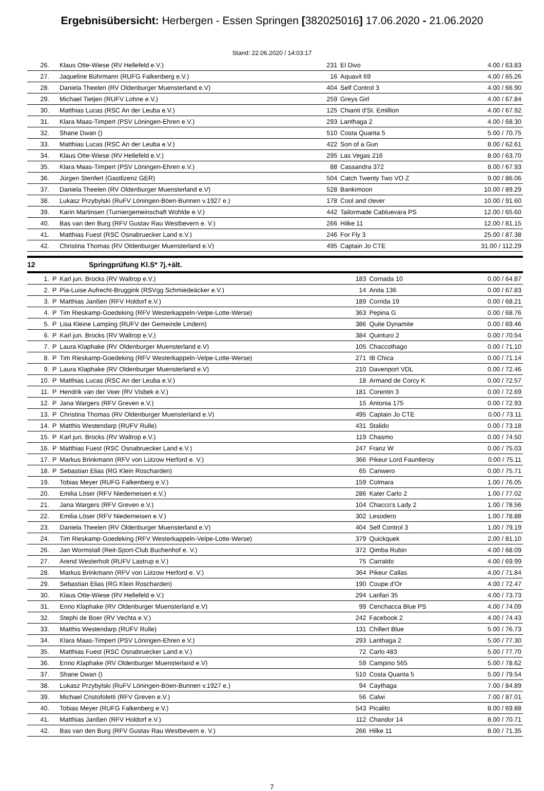Ergebnisübersicht: Herbergen - Essen Springen [382025016] 17.06.2020 - 21.06.2020
Stand: 22.06.2020 / 14:03:17
| 26. | | Klaus Otte-Wiese (RV Hellefeld e.V.) | 231 | El Divo | 4.00 / 63.83 |
| 27. | | Jaqueline Bührmann (RUFG Falkenberg e.V.) | 16 | Aquavit 69 | 4.00 / 65.26 |
| 28. | | Daniela Theelen (RV Oldenburger Muensterland e.V) | 404 | Self Control 3 | 4.00 / 66.90 |
| 29. | | Michael Tietjen (RUFV Lohne e.V.) | 259 | Greys Girl | 4.00 / 67.84 |
| 30. | | Matthias Lucas (RSC An der Leuba e.V.) | 125 | Chianti d'St. Emillion | 4.00 / 67.92 |
| 31. | | Klara Maas-Timpert (PSV Löningen-Ehren e.V.) | 293 | Lanthaga 2 | 4.00 / 68.30 |
| 32. | | Shane Dwan () | 510 | Costa Quanta 5 | 5.00 / 70.75 |
| 33. | | Matthias Lucas (RSC An der Leuba e.V.) | 422 | Son of a Gun | 8.00 / 62.61 |
| 34. | | Klaus Otte-Wiese (RV Hellefeld e.V.) | 295 | Las Vegas 216 | 8.00 / 63.70 |
| 35. | | Klara Maas-Timpert (PSV Löningen-Ehren e.V.) | 88 | Cassandra 372 | 8.00 / 67.93 |
| 36. | | Jürgen Stenfert (Gastlizenz GER) | 504 | Catch Twenty Two VO Z | 9.00 / 86.06 |
| 37. | | Daniela Theelen (RV Oldenburger Muensterland e.V) | 528 | Bankimoon | 10.00 / 89.29 |
| 38. | | Lukasz Przybylski (RuFV Löningen-Böen-Bunnen v.1927 e.) | 178 | Cool and clever | 10.00 / 91.60 |
| 39. | | Karin Martinsen (Turniergemeinschaft Wohlde e.V.) | 442 | Tailormade Cabluevara PS | 12.00 / 65.60 |
| 40. | | Bas van den Burg (RFV Gustav Rau Westbevern e. V.) | 266 | Hilke 11 | 12.00 / 81.15 |
| 41. | | Matthias Fuest (RSC Osnabruecker Land e.V.) | 246 | For Fly 3 | 25.00 / 87.38 |
| 42. | | Christina Thomas (RV Oldenburger Muensterland e.V) | 495 | Captain Jo CTE | 31.00 / 112.29 |
12 Springprüfung Kl.S* 7j.+ält.
| 1. | P | Karl jun. Brocks (RV Waltrop e.V.) | 183 | Cornada 10 | 0.00 / 64.87 |
| 2. | P | Pia-Luise Aufrecht-Bruggink (RSVgg Schmiedeäcker e.V.) | 14 | Anita 136 | 0.00 / 67.83 |
| 3. | P | Matthias Janßen (RFV Holdorf e.V.) | 189 | Corrida 19 | 0.00 / 68.21 |
| 4. | P | Tim Rieskamp-Goedeking (RFV Westerkappeln-Velpe-Lotte-Werse) | 363 | Pepina G | 0.00 / 68.76 |
| 5. | P | Lisa Kleine Lamping (RUFV der Gemeinde Lindern) | 386 | Quite Dynamite | 0.00 / 69.46 |
| 6. | P | Karl jun. Brocks (RV Waltrop e.V.) | 384 | Quinturo 2 | 0.00 / 70.54 |
| 7. | P | Laura Klaphake (RV Oldenburger Muensterland e.V) | 105 | Chaccothago | 0.00 / 71.10 |
| 8. | P | Tim Rieskamp-Goedeking (RFV Westerkappeln-Velpe-Lotte-Werse) | 271 | IB Chica | 0.00 / 71.14 |
| 9. | P | Laura Klaphake (RV Oldenburger Muensterland e.V) | 210 | Davenport VDL | 0.00 / 72.46 |
| 10. | P | Matthias Lucas (RSC An der Leuba e.V.) | 18 | Armand de Corcy K | 0.00 / 72.57 |
| 11. | P | Hendrik van der Veer (RV Visbek e.V.) | 181 | Corentin 3 | 0.00 / 72.69 |
| 12. | P | Jana Wargers (RFV Greven e.V.) | 15 | Antonia 175 | 0.00 / 72.93 |
| 13. | P | Christina Thomas (RV Oldenburger Muensterland e.V) | 495 | Captain Jo CTE | 0.00 / 73.11 |
| 14. | P | Matthis Westendarp (RUFV Rulle) | 431 | Stalido | 0.00 / 73.18 |
| 15. | P | Karl jun. Brocks (RV Waltrop e.V.) | 119 | Chasmo | 0.00 / 74.50 |
| 16. | P | Matthias Fuest (RSC Osnabruecker Land e.V.) | 247 | Franz W | 0.00 / 75.03 |
| 17. | P | Markus Brinkmann (RFV von Lützow Herford e. V.) | 366 | Pikeur Lord Fauntleroy | 0.00 / 75.11 |
| 18. | P | Sebastian Elias (RG Klein Roscharden) | 65 | Canwero | 0.00 / 75.71 |
| 19. | | Tobias Meyer (RUFG Falkenberg e.V.) | 159 | Colmara | 1.00 / 76.05 |
| 20. | | Emilia Löser (RFV Niederneisen e.V.) | 286 | Kater Carlo 2 | 1.00 / 77.02 |
| 21. | | Jana Wargers (RFV Greven e.V.) | 104 | Chacco's Lady 2 | 1.00 / 78.56 |
| 22. | | Emilia Löser (RFV Niederneisen e.V.) | 302 | Lesodero | 1.00 / 78.88 |
| 23. | | Daniela Theelen (RV Oldenburger Muensterland e.V) | 404 | Self Control 3 | 1.00 / 79.19 |
| 24. | | Tim Rieskamp-Goedeking (RFV Westerkappeln-Velpe-Lotte-Werse) | 379 | Quickquek | 2.00 / 81.10 |
| 26. | | Jan Wormstall (Reit-Sport-Club Buchenhof e. V.) | 372 | Qimba Rubin | 4.00 / 68.09 |
| 27. | | Arend Westerholt (RUFV Lastrup e.V.) | 75 | Carraldo | 4.00 / 69.99 |
| 28. | | Markus Brinkmann (RFV von Lützow Herford e. V.) | 364 | Pikeur Callas | 4.00 / 71.84 |
| 29. | | Sebastian Elias (RG Klein Roscharden) | 190 | Coupe d'Or | 4.00 / 72.47 |
| 30. | | Klaus Otte-Wiese (RV Hellefeld e.V.) | 294 | Larifari 35 | 4.00 / 73.73 |
| 31. | | Enno Klaphake (RV Oldenburger Muensterland e.V) | 99 | Cenchacca Blue PS | 4.00 / 74.09 |
| 32. | | Stephi de Boer (RV Vechta e.V.) | 242 | Facebook 2 | 4.00 / 74.43 |
| 33. | | Matthis Westendarp (RUFV Rulle) | 131 | Chillert Blue | 5.00 / 76.73 |
| 34. | | Klara Maas-Timpert (PSV Löningen-Ehren e.V.) | 293 | Lanthaga 2 | 5.00 / 77.30 |
| 35. | | Matthias Fuest (RSC Osnabruecker Land e.V.) | 72 | Carlo 483 | 5.00 / 77.70 |
| 36. | | Enno Klaphake (RV Oldenburger Muensterland e.V) | 59 | Campino 565 | 5.00 / 78.62 |
| 37. | | Shane Dwan () | 510 | Costa Quanta 5 | 5.00 / 79.54 |
| 38. | | Lukasz Przybylski (RuFV Löningen-Böen-Bunnen v.1927 e.) | 94 | Caythaga | 7.00 / 84.89 |
| 39. | | Michael Cristofoletti (RFV Greven e.V.) | 56 | Calwi | 7.00 / 87.01 |
| 40. | | Tobias Meyer (RUFG Falkenberg e.V.) | 543 | Picalito | 8.00 / 69.88 |
| 41. | | Matthias Janßen (RFV Holdorf e.V.) | 112 | Chandor 14 | 8.00 / 70.71 |
| 42. | | Bas van den Burg (RFV Gustav Rau Westbevern e. V.) | 266 | Hilke 11 | 8.00 / 71.35 |
7